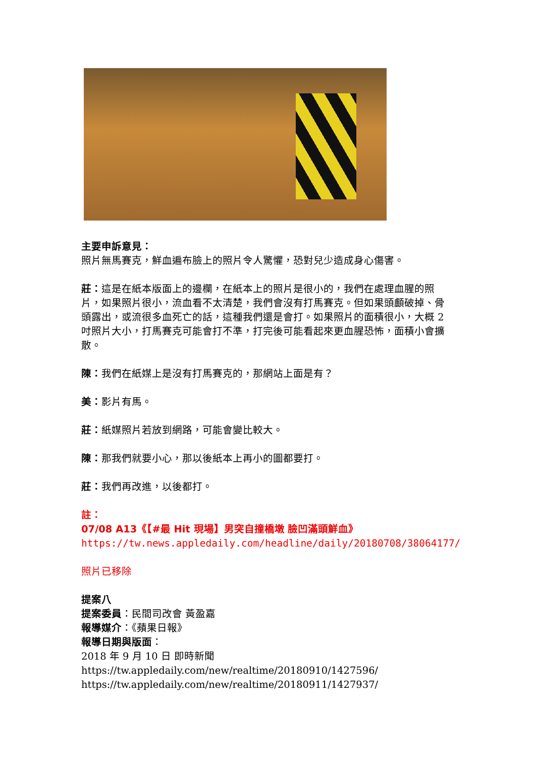主要申訴意見：
照片無馬賽克，鮮血遍布臉上的照片令人驚懼，恐對兒少造成身心傷害。
莊：這是在紙本版面上的邊欄，在紙本上的照片是很小的，我們在處理血腥的照片，如果照片很小，流血看不太清楚，我們會沒有打馬賽克。但如果頭顱破掉、骨頭露出，或流很多血死亡的話，這種我們還是會打。如果照片的面積很小，大概 2 吋照片大小，打馬賽克可能會打不準，打完後可能看起來更血腥恐怖，面積小會擴散。
陳：我們在紙媒上是沒有打馬賽克的，那網站上面是有？
美：影片有馬。
莊：紙媒照片若放到網路，可能會變比較大。
陳：那我們就要小心，那以後紙本上再小的圖都要打。
莊：我們再改進，以後都打。
註：
07/08 A13《【#最 Hit 現場】男突自撞橋墩 臉凹滿頭鮮血》
https://tw.news.appledaily.com/headline/daily/20180708/38064177/
照片已移除
提案八
提案委員：民間司改會 黃盈嘉
報導媒介：《蘋果日報》
報導日期與版面：
2018 年 9 月 10 日 即時新聞
https://tw.appledaily.com/new/realtime/20180910/1427596/
https://tw.appledaily.com/new/realtime/20180911/1427937/